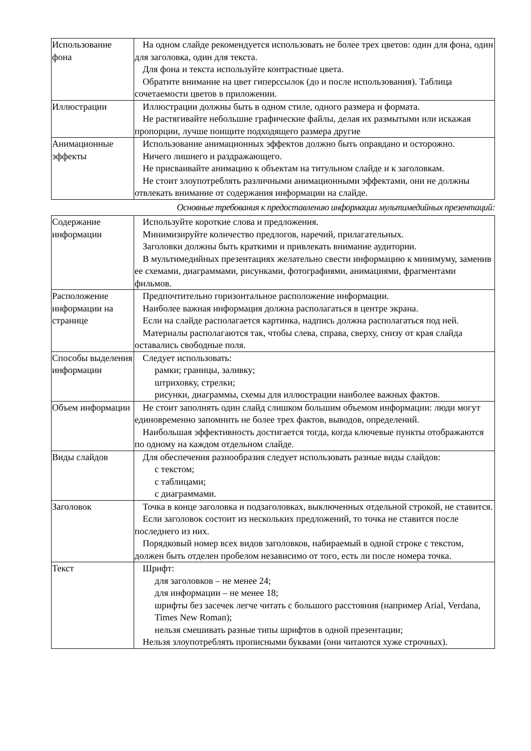| Использование фона | На одном слайде рекомендуется использовать не более трех цветов: один для фона, один для заголовка, один для текста. Для фона и текста используйте контрастные цвета. Обратите внимание на цвет гиперссылок (до и после использования). Таблица сочетаемости цветов в приложении. |
| Иллюстрации | Иллюстрации должны быть в одном стиле, одного размера и формата. Не растягивайте небольшие графические файлы, делая их размытыми или искажая пропорции, лучше поищите подходящего размера другие |
| Анимационные эффекты | Использование анимационных эффектов должно быть оправдано и осторожно. Ничего лишнего и раздражающего. Не присваивайте анимацию к объектам на титульном слайде и к заголовкам. Не стоит злоупотреблять различными анимационными эффектами, они не должны отвлекать внимание от содержания информации на слайде. |
Основные требования к предоставлению информации мультимедийных презентаций:
| Содержание информации | Используйте короткие слова и предложения. Минимизируйте количество предлогов, наречий, прилагательных. Заголовки должны быть краткими и привлекать внимание аудитории. В мультимедийных презентациях желательно свести информацию к минимуму, заменив ее схемами, диаграммами, рисунками, фотографиями, анимациями, фрагментами фильмов. |
| Расположение информации на странице | Предпочтительно горизонтальное расположение информации. Наиболее важная информация должна располагаться в центре экрана. Если на слайде располагается картинка, надпись должна располагаться под ней. Материалы располагаются так, чтобы слева, справа, сверху, снизу от края слайда оставались свободные поля. |
| Способы выделения информации | Следует использовать: рамки; границы, заливку; штриховку, стрелки; рисунки, диаграммы, схемы для иллюстрации наиболее важных фактов. |
| Объем информации | Не стоит заполнять один слайд слишком большим объемом информации: люди могут единовременно запомнить не более трех фактов, выводов, определений. Наибольшая эффективность достигается тогда, когда ключевые пункты отображаются по одному на каждом отдельном слайде. |
| Виды слайдов | Для обеспечения разнообразия следует использовать разные виды слайдов: с текстом; с таблицами; с диаграммами. |
| Заголовок | Точка в конце заголовка и подзаголовках, выключенных отдельной строкой, не ставится. Если заголовок состоит из нескольких предложений, то точка не ставится после последнего из них. Порядковый номер всех видов заголовков, набираемый в одной строке с текстом, должен быть отделен пробелом независимо от того, есть ли после номера точка. |
| Текст | Шрифт: для заголовков – не менее 24; для информации – не менее 18; шрифты без засечек легче читать с большого расстояния (например Arial, Verdana, Times New Roman); нельзя смешивать разные типы шрифтов в одной презентации; Нельзя злоупотреблять прописными буквами (они читаются хуже строчных). |